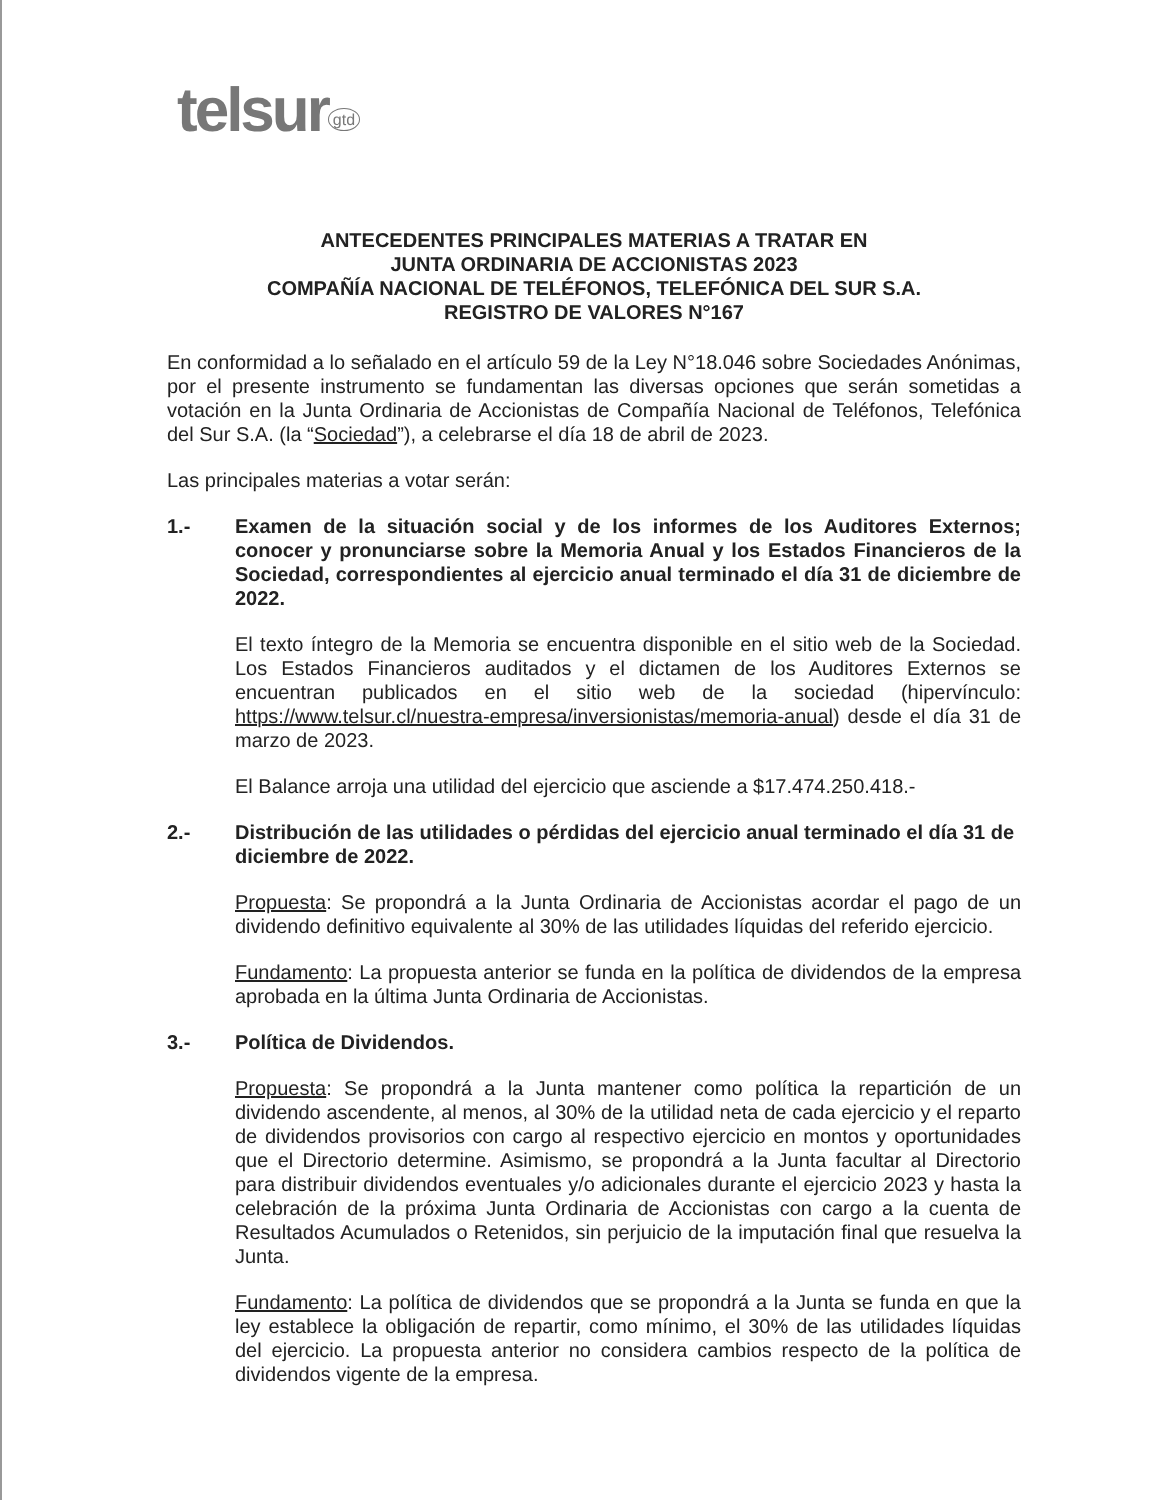telsur<sup>gtd</sup>
ANTECEDENTES PRINCIPALES MATERIAS A TRATAR EN
JUNTA ORDINARIA DE ACCIONISTAS 2023
COMPAÑÍA NACIONAL DE TELÉFONOS, TELEFÓNICA DEL SUR S.A.
REGISTRO DE VALORES N°167
En conformidad a lo señalado en el artículo 59 de la Ley N°18.046 sobre Sociedades Anónimas, por el presente instrumento se fundamentan las diversas opciones que serán sometidas a votación en la Junta Ordinaria de Accionistas de Compañía Nacional de Teléfonos, Telefónica del Sur S.A. (la “Sociedad”), a celebrarse el día 18 de abril de 2023.
Las principales materias a votar serán:
1.- Examen de la situación social y de los informes de los Auditores Externos; conocer y pronunciarse sobre la Memoria Anual y los Estados Financieros de la Sociedad, correspondientes al ejercicio anual terminado el día 31 de diciembre de 2022.
El texto íntegro de la Memoria se encuentra disponible en el sitio web de la Sociedad. Los Estados Financieros auditados y el dictamen de los Auditores Externos se encuentran publicados en el sitio web de la sociedad (hipervínculo: https://www.telsur.cl/nuestra-empresa/inversionistas/memoria-anual) desde el día 31 de marzo de 2023.
El Balance arroja una utilidad del ejercicio que asciende a $17.474.250.418.-
2.- Distribución de las utilidades o pérdidas del ejercicio anual terminado el día 31 de diciembre de 2022.
Propuesta: Se propondrá a la Junta Ordinaria de Accionistas acordar el pago de un dividendo definitivo equivalente al 30% de las utilidades líquidas del referido ejercicio.
Fundamento: La propuesta anterior se funda en la política de dividendos de la empresa aprobada en la última Junta Ordinaria de Accionistas.
3.- Política de Dividendos.
Propuesta: Se propondrá a la Junta mantener como política la repartición de un dividendo ascendente, al menos, al 30% de la utilidad neta de cada ejercicio y el reparto de dividendos provisorios con cargo al respectivo ejercicio en montos y oportunidades que el Directorio determine. Asimismo, se propondrá a la Junta facultar al Directorio para distribuir dividendos eventuales y/o adicionales durante el ejercicio 2023 y hasta la celebración de la próxima Junta Ordinaria de Accionistas con cargo a la cuenta de Resultados Acumulados o Retenidos, sin perjuicio de la imputación final que resuelva la Junta.
Fundamento: La política de dividendos que se propondrá a la Junta se funda en que la ley establece la obligación de repartir, como mínimo, el 30% de las utilidades líquidas del ejercicio. La propuesta anterior no considera cambios respecto de la política de dividendos vigente de la empresa.